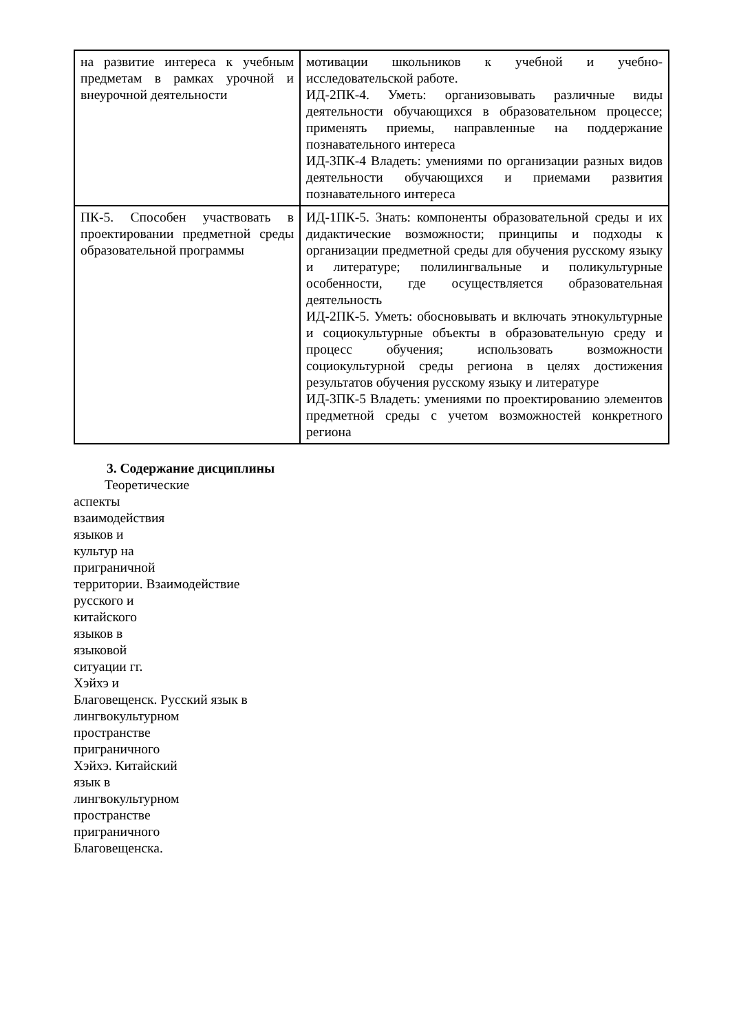| на развитие интереса к учебным предметам в рамках урочной и внеурочной деятельности | мотивации школьников к учебной и учебно-исследовательской работе. ИД-2ПК-4. Уметь: организовывать различные виды деятельности обучающихся в образовательном процессе; применять приемы, направленные на поддержание познавательного интереса ИД-3ПК-4 Владеть: умениями по организации разных видов деятельности обучающихся и приемами развития познавательного интереса |
| ПК-5. Способен участвовать в проектировании предметной среды образовательной программы | ИД-1ПК-5. Знать: компоненты образовательной среды и их дидактические возможности; принципы и подходы к организации предметной среды для обучения русскому языку и литературе; полилингвальные и поликультурные особенности, где осуществляется образовательная деятельность ИД-2ПК-5. Уметь: обосновывать и включать этнокультурные и социокультурные объекты в образовательную среду и процесс обучения; использовать возможности социокультурной среды региона в целях достижения результатов обучения русскому языку и литературе ИД-3ПК-5 Владеть: умениями по проектированию элементов предметной среды с учетом возможностей конкретного региона |
3. Содержание дисциплины
Теоретические
аспекты
взаимодействия
языков и
культур на
приграничной
территории. Взаимодействие
русского и
китайского
языков в
языковой
ситуации гг.
Хэйхэ и
Благовещенск. Русский язык в
лингвокультурном
пространстве
приграничного
Хэйхэ. Китайский
язык в
лингвокультурном
пространстве
приграничного
Благовещенска.